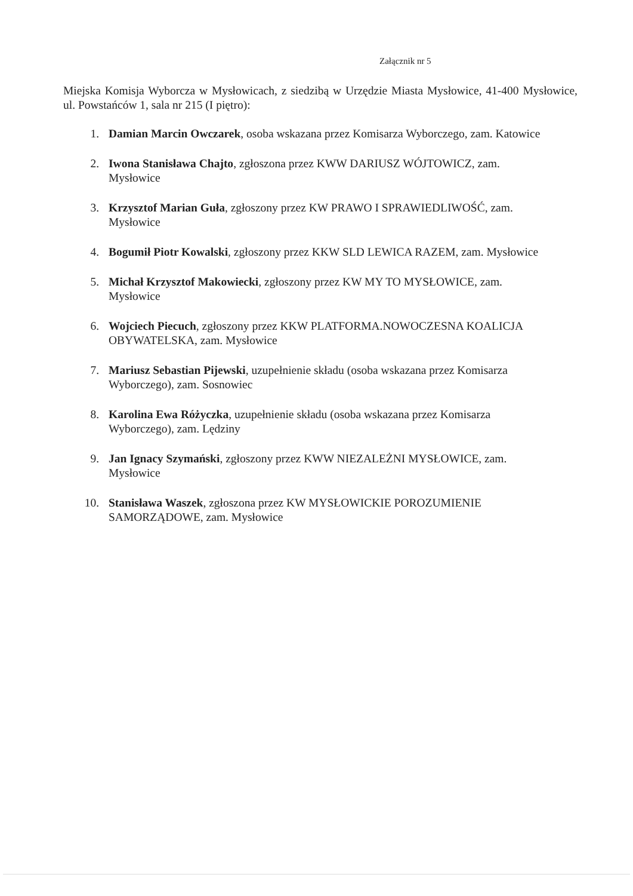Załącznik nr 5
Miejska Komisja Wyborcza w Mysłowicach, z siedzibą w Urzędzie Miasta Mysłowice, 41-400 Mysłowice, ul. Powstańców 1, sala nr 215 (I piętro):
1. Damian Marcin Owczarek, osoba wskazana przez Komisarza Wyborczego, zam. Katowice
2. Iwona Stanisława Chajto, zgłoszona przez KWW DARIUSZ WÓJTOWICZ, zam. Mysłowice
3. Krzysztof Marian Guła, zgłoszony przez KW PRAWO I SPRAWIEDLIWOŚĆ, zam. Mysłowice
4. Bogumił Piotr Kowalski, zgłoszony przez KKW SLD LEWICA RAZEM, zam. Mysłowice
5. Michał Krzysztof Makowiecki, zgłoszony przez KW MY TO MYSŁOWICE, zam. Mysłowice
6. Wojciech Piecuch, zgłoszony przez KKW PLATFORMA.NOWOCZESNA KOALICJA OBYWATELSKA, zam. Mysłowice
7. Mariusz Sebastian Pijewski, uzupełnienie składu (osoba wskazana przez Komisarza Wyborczego), zam. Sosnowiec
8. Karolina Ewa Różyczka, uzupełnienie składu (osoba wskazana przez Komisarza Wyborczego), zam. Lędziny
9. Jan Ignacy Szymański, zgłoszony przez KWW NIEZALEŻNI MYSŁOWICE, zam. Mysłowice
10. Stanisława Waszek, zgłoszona przez KW MYSŁOWICKIE POROZUMIENIE SAMORZĄDOWE, zam. Mysłowice